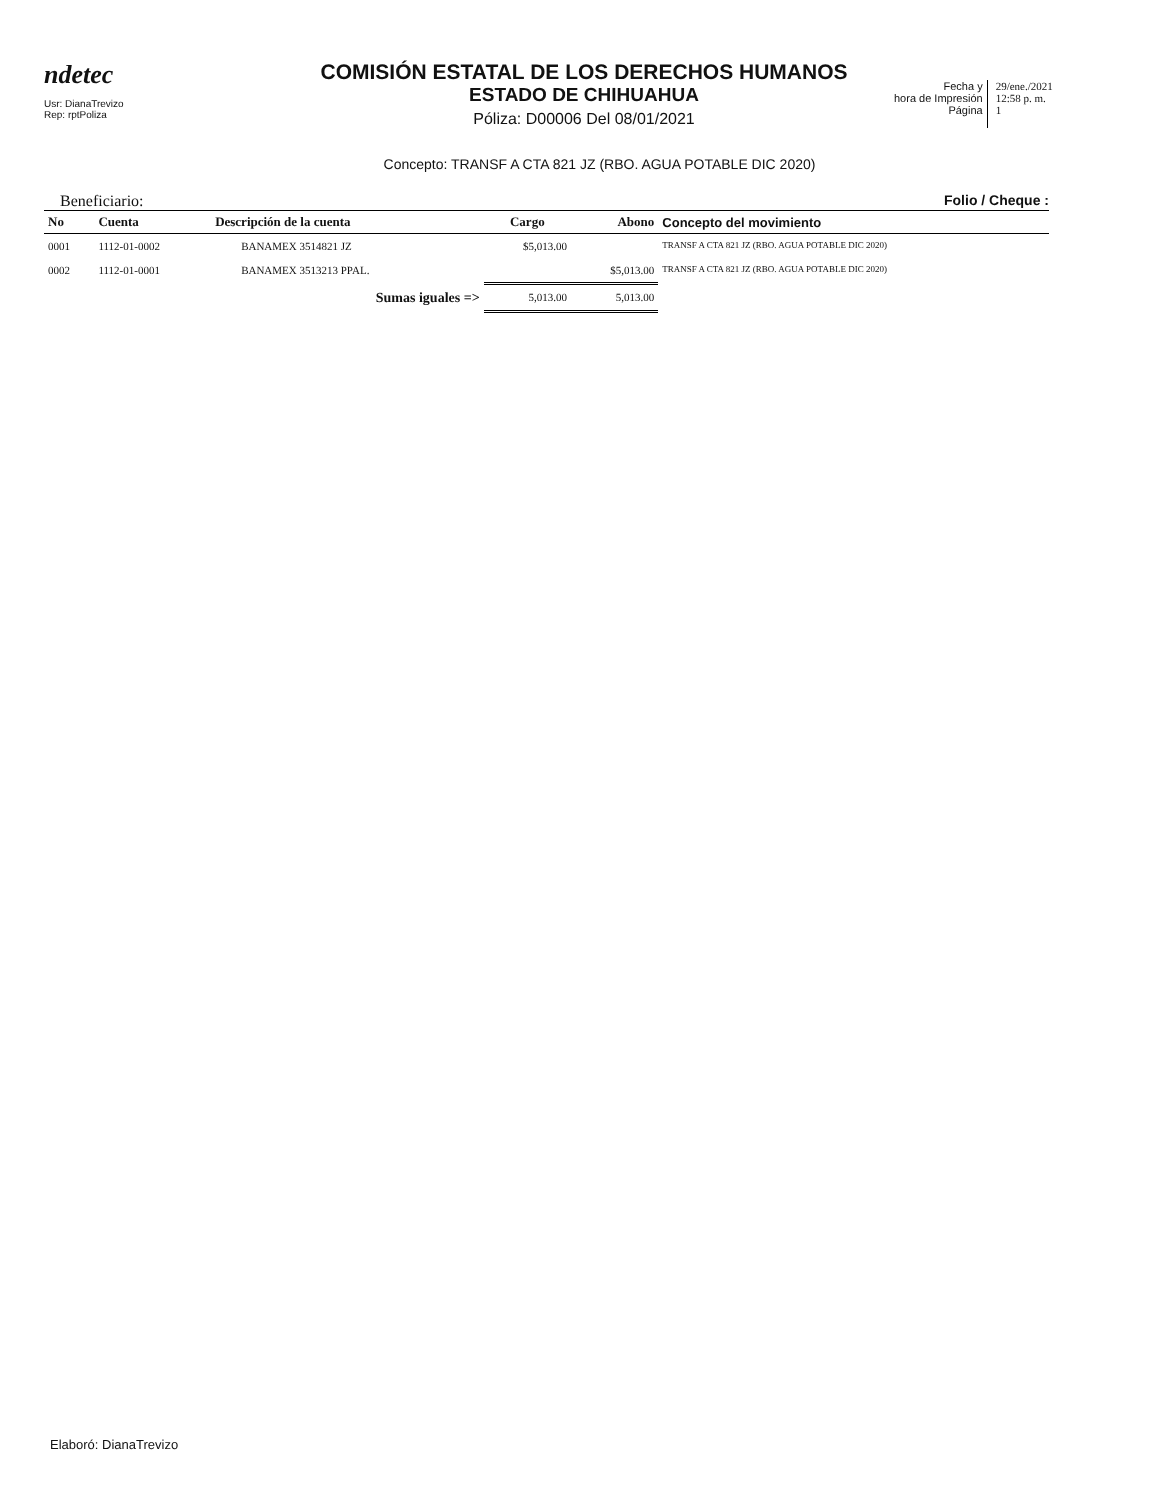ndetec
Usr: DianaTrevizo
Rep: rptPoliza
COMISIÓN ESTATAL DE LOS DERECHOS HUMANOS
ESTADO DE CHIHUAHUA
Póliza: D00006 Del 08/01/2021
Fecha y
hora de Impresión
Página
29/ene./2021
12:58 p. m.
1
Concepto: TRANSF A CTA 821 JZ (RBO. AGUA POTABLE DIC 2020)
Beneficiario: Folio / Cheque :
| No | Cuenta | Descripción de la cuenta | Cargo | Abono | Concepto del movimiento |
| --- | --- | --- | --- | --- | --- |
| 0001 | 1112-01-0002 | BANAMEX 3514821 JZ | $5,013.00 | | TRANSF A CTA 821 JZ (RBO. AGUA POTABLE DIC 2020) |
| 0002 | 1112-01-0001 | BANAMEX 3513213 PPAL. | | $5,013.00 | TRANSF A CTA 821 JZ (RBO. AGUA POTABLE DIC 2020) |
| | | Sumas iguales => | 5,013.00 | 5,013.00 | |
Elaboró: DianaTrevizo